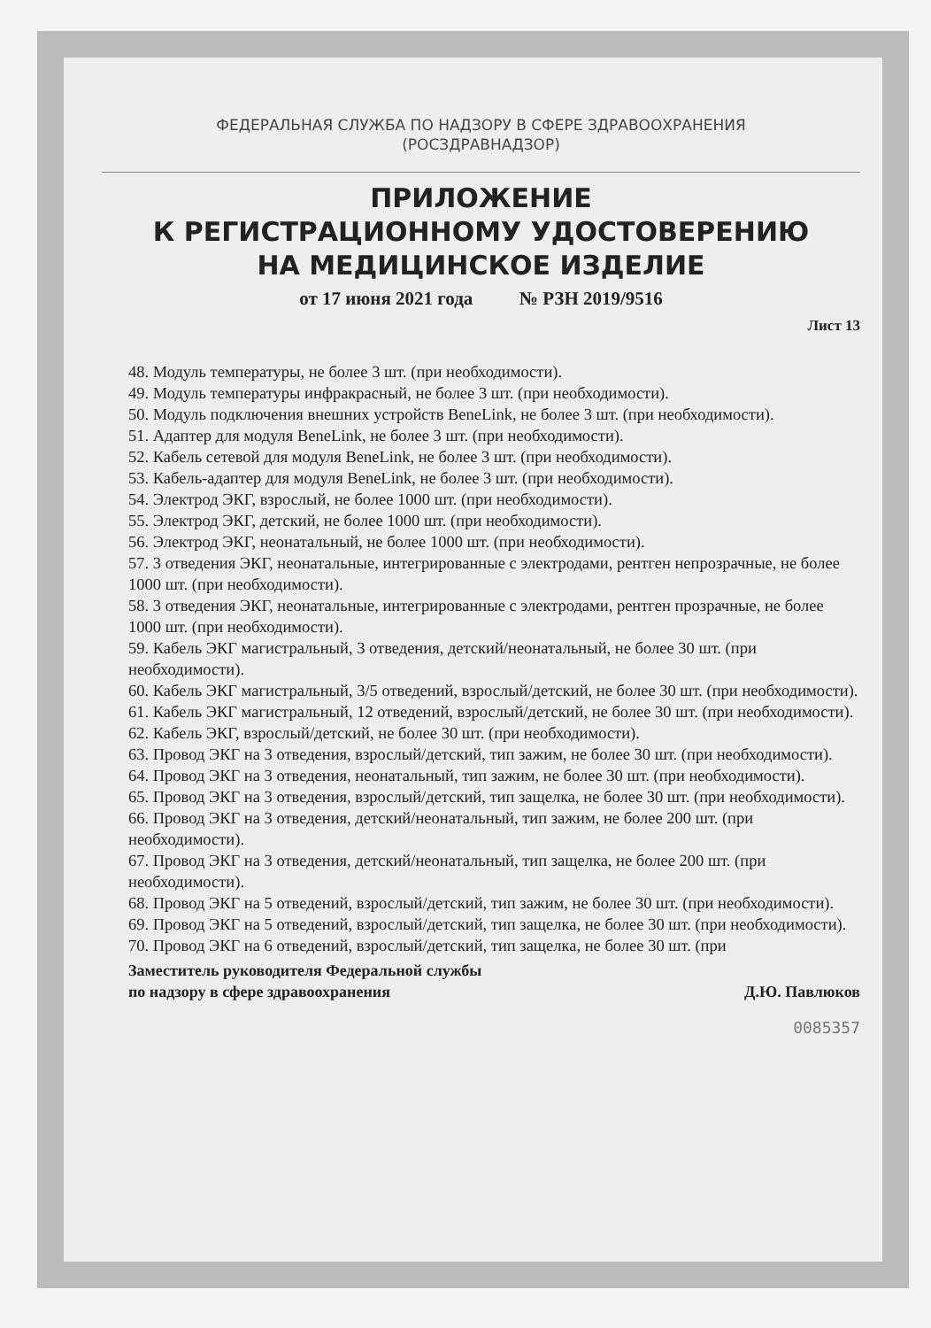ФЕДЕРАЛЬНАЯ СЛУЖБА ПО НАДЗОРУ В СФЕРЕ ЗДРАВООХРАНЕНИЯ
(РОСЗДРАВНАДЗОР)
ПРИЛОЖЕНИЕ
К РЕГИСТРАЦИОННОМУ УДОСТОВЕРЕНИЮ
НА МЕДИЦИНСКОЕ ИЗДЕЛИЕ
от 17 июня 2021 года № РЗН 2019/9516
Лист 13
48. Модуль температуры, не более 3 шт. (при необходимости).
49. Модуль температуры инфракрасный, не более 3 шт. (при необходимости).
50. Модуль подключения внешних устройств BeneLink, не более 3 шт. (при необходимости).
51. Адаптер для модуля BeneLink, не более 3 шт. (при необходимости).
52. Кабель сетевой для модуля BeneLink, не более 3 шт. (при необходимости).
53. Кабель-адаптер для модуля BeneLink, не более 3 шт. (при необходимости).
54. Электрод ЭКГ, взрослый, не более 1000 шт. (при необходимости).
55. Электрод ЭКГ, детский, не более 1000 шт. (при необходимости).
56. Электрод ЭКГ, неонатальный, не более 1000 шт. (при необходимости).
57. 3 отведения ЭКГ, неонатальные, интегрированные с электродами, рентген непрозрачные, не более 1000 шт. (при необходимости).
58. 3 отведения ЭКГ, неонатальные, интегрированные с электродами, рентген прозрачные, не более 1000 шт. (при необходимости).
59. Кабель ЭКГ магистральный, 3 отведения, детский/неонатальный, не более 30 шт. (при необходимости).
60. Кабель ЭКГ магистральный, 3/5 отведений, взрослый/детский, не более 30 шт. (при необходимости).
61. Кабель ЭКГ магистральный, 12 отведений, взрослый/детский, не более 30 шт. (при необходимости).
62. Кабель ЭКГ, взрослый/детский, не более 30 шт. (при необходимости).
63. Провод ЭКГ на 3 отведения, взрослый/детский, тип зажим, не более 30 шт. (при необходимости).
64. Провод ЭКГ на 3 отведения, неонатальный, тип зажим, не более 30 шт. (при необходимости).
65. Провод ЭКГ на 3 отведения, взрослый/детский, тип защелка, не более 30 шт. (при необходимости).
66. Провод ЭКГ на 3 отведения, детский/неонатальный, тип зажим, не более 200 шт. (при необходимости).
67. Провод ЭКГ на 3 отведения, детский/неонатальный, тип защелка, не более 200 шт. (при необходимости).
68. Провод ЭКГ на 5 отведений, взрослый/детский, тип зажим, не более 30 шт. (при необходимости).
69. Провод ЭКГ на 5 отведений, взрослый/детский, тип защелка, не более 30 шт. (при необходимости).
70. Провод ЭКГ на 6 отведений, взрослый/детский, тип защелка, не более 30 шт. (при
Заместитель руководителя Федеральной службы
по надзору в сфере здравоохранения
Д.Ю. Павлюков
0085357